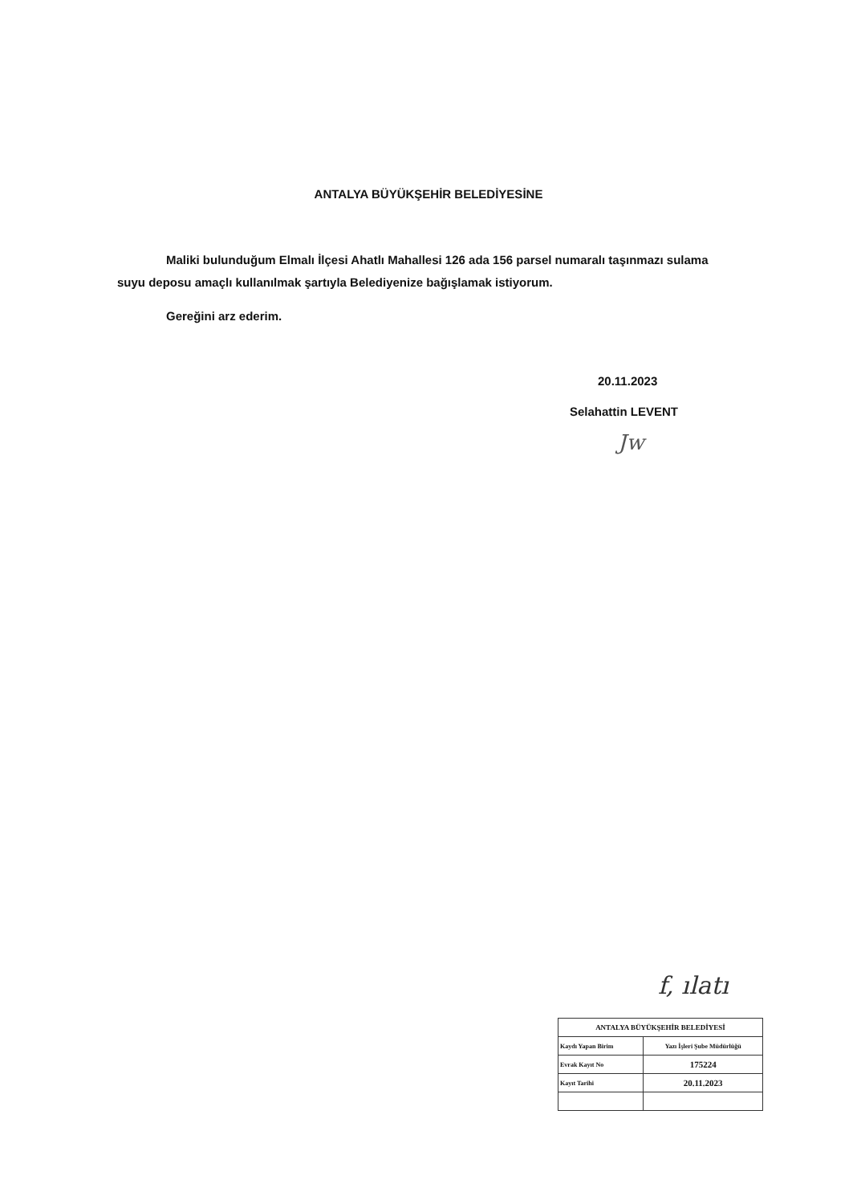ANTALYA BÜYÜKŞEHİR BELEDİYESİNE
Maliki bulunduğum Elmalı İlçesi Ahatlı Mahallesi 126 ada 156 parsel numaralı taşınmazı sulama suyu deposu amaçlı kullanılmak şartıyla Belediyenize bağışlamak istiyorum.
Gereğini arz ederim.
20.11.2023
Selahattin LEVENT
Jw
f, ılatı
| ANTALYA BÜYÜKŞEHİR BELEDİYESİ | |
| --- | --- |
| Kaydı Yapan Birim | Yazı İşleri Şube Müdürlüğü |
| Evrak Kayıt No | 175224 |
| Kayıt Tarihi | 20.11.2023 |